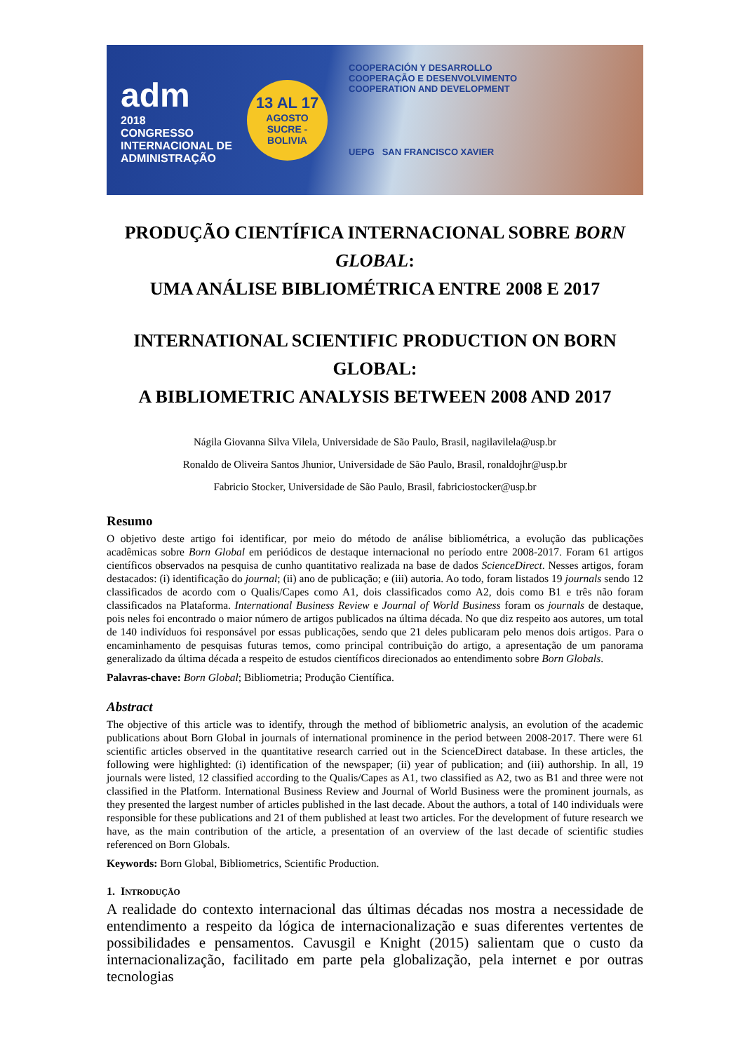adm
2018
CONGRESSO INTERNACIONAL DE ADMINISTRAÇÃO
13 AL 17
AGOSTO
SUCRE - BOLIVIA
COOPERACIÓN Y DESARROLLO
COOPERAÇÃO E DESENVOLVIMENTO
COOPERATION AND DEVELOPMENT
UEPG SAN FRANCISCO XAVIER
PRODUÇÃO CIENTÍFICA INTERNACIONAL SOBRE BORN GLOBAL:
UMA ANÁLISE BIBLIOMÉTRICA ENTRE 2008 E 2017
INTERNATIONAL SCIENTIFIC PRODUCTION ON BORN GLOBAL:
A BIBLIOMETRIC ANALYSIS BETWEEN 2008 AND 2017
Nágila Giovanna Silva Vilela, Universidade de São Paulo, Brasil, nagilavilela@usp.br
Ronaldo de Oliveira Santos Jhunior, Universidade de São Paulo, Brasil, ronaldojhr@usp.br
Fabricio Stocker, Universidade de São Paulo, Brasil, fabriciostocker@usp.br
Resumo
O objetivo deste artigo foi identificar, por meio do método de análise bibliométrica, a evolução das publicações acadêmicas sobre Born Global em periódicos de destaque internacional no período entre 2008-2017. Foram 61 artigos científicos observados na pesquisa de cunho quantitativo realizada na base de dados ScienceDirect. Nesses artigos, foram destacados: (i) identificação do journal; (ii) ano de publicação; e (iii) autoria. Ao todo, foram listados 19 journals sendo 12 classificados de acordo com o Qualis/Capes como A1, dois classificados como A2, dois como B1 e três não foram classificados na Plataforma. International Business Review e Journal of World Business foram os journals de destaque, pois neles foi encontrado o maior número de artigos publicados na última década. No que diz respeito aos autores, um total de 140 indivíduos foi responsável por essas publicações, sendo que 21 deles publicaram pelo menos dois artigos. Para o encaminhamento de pesquisas futuras temos, como principal contribuição do artigo, a apresentação de um panorama generalizado da última década a respeito de estudos científicos direcionados ao entendimento sobre Born Globals.
Palavras-chave: Born Global; Bibliometria; Produção Científica.
Abstract
The objective of this article was to identify, through the method of bibliometric analysis, an evolution of the academic publications about Born Global in journals of international prominence in the period between 2008-2017. There were 61 scientific articles observed in the quantitative research carried out in the ScienceDirect database. In these articles, the following were highlighted: (i) identification of the newspaper; (ii) year of publication; and (iii) authorship. In all, 19 journals were listed, 12 classified according to the Qualis/Capes as A1, two classified as A2, two as B1 and three were not classified in the Platform. International Business Review and Journal of World Business were the prominent journals, as they presented the largest number of articles published in the last decade. About the authors, a total of 140 individuals were responsible for these publications and 21 of them published at least two articles. For the development of future research we have, as the main contribution of the article, a presentation of an overview of the last decade of scientific studies referenced on Born Globals.
Keywords: Born Global, Bibliometrics, Scientific Production.
1. INTRODUÇÃO
A realidade do contexto internacional das últimas décadas nos mostra a necessidade de entendimento a respeito da lógica de internacionalização e suas diferentes vertentes de possibilidades e pensamentos. Cavusgil e Knight (2015) salientam que o custo da internacionalização, facilitado em parte pela globalização, pela internet e por outras tecnologias